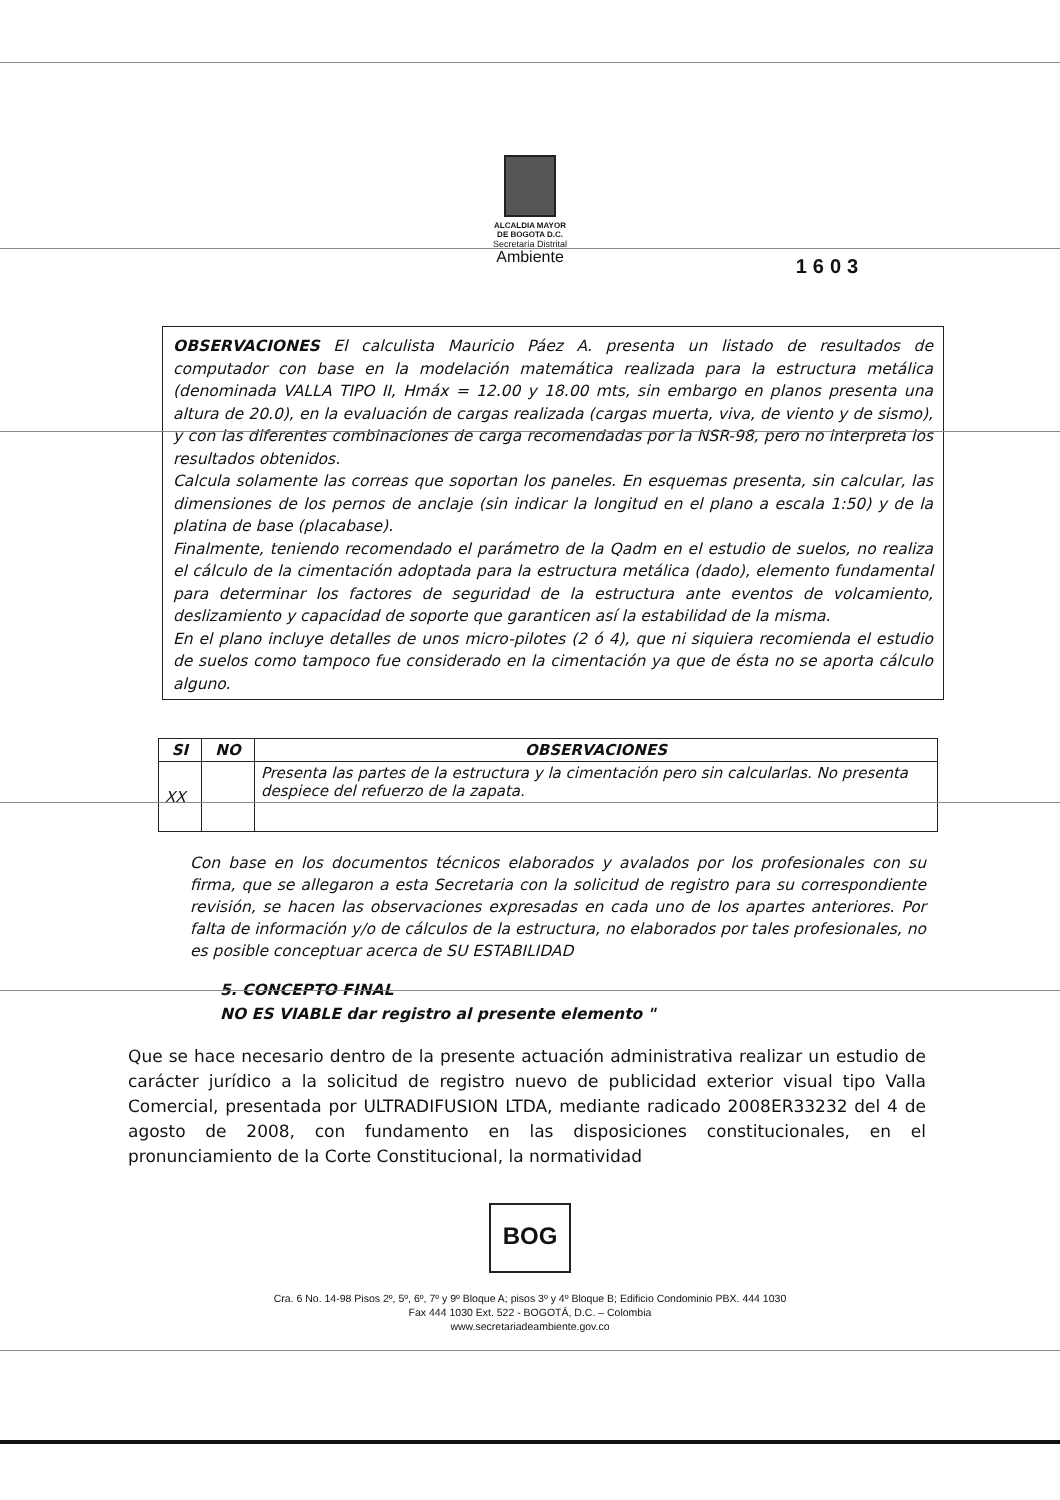ALCALDIA MAYOR
DE BOGOTA D.C.
Secretaría Distrital
Ambiente
1603
OBSERVACIONES El calculista Mauricio Páez A. presenta un listado de resultados de computador con base en la modelación matemática realizada para la estructura metálica (denominada VALLA TIPO II, Hmáx = 12.00 y 18.00 mts, sin embargo en planos presenta una altura de 20.0), en la evaluación de cargas realizada (cargas muerta, viva, de viento y de sismo), y con las diferentes combinaciones de carga recomendadas por la NSR-98, pero no interpreta los resultados obtenidos.
Calcula solamente las correas que soportan los paneles. En esquemas presenta, sin calcular, las dimensiones de los pernos de anclaje (sin indicar la longitud en el plano a escala 1:50) y de la platina de base (placabase).
Finalmente, teniendo recomendado el parámetro de la Qadm en el estudio de suelos, no realiza el cálculo de la cimentación adoptada para la estructura metálica (dado), elemento fundamental para determinar los factores de seguridad de la estructura ante eventos de volcamiento, deslizamiento y capacidad de soporte que garanticen así la estabilidad de la misma.
En el plano incluye detalles de unos micro-pilotes (2 ó 4), que ni siquiera recomienda el estudio de suelos como tampoco fue considerado en la cimentación ya que de ésta no se aporta cálculo alguno.
| SI | NO | OBSERVACIONES |
| --- | --- | --- |
| XX | | Presenta las partes de la estructura y la cimentación pero sin calcularlas. No presenta despiece del refuerzo de la zapata. |
Con base en los documentos técnicos elaborados y avalados por los profesionales con su firma, que se allegaron a esta Secretaria con la solicitud de registro para su correspondiente revisión, se hacen las observaciones expresadas en cada uno de los apartes anteriores. Por falta de información y/o de cálculos de la estructura, no elaborados por tales profesionales, no es posible conceptuar acerca de SU ESTABILIDAD
5. CONCEPTO FINAL
NO ES VIABLE dar registro al presente elemento "
Que se hace necesario dentro de la presente actuación administrativa realizar un estudio de carácter jurídico a la solicitud de registro nuevo de publicidad exterior visual tipo Valla Comercial, presentada por ULTRADIFUSION LTDA, mediante radicado 2008ER33232 del 4 de agosto de 2008, con fundamento en las disposiciones constitucionales, en el pronunciamiento de la Corte Constitucional, la normatividad
BOG
Cra. 6 No. 14-98 Pisos 2º, 5º, 6º, 7º y 9º Bloque A; pisos 3º y 4º Bloque B; Edificio Condominio PBX. 444 1030
Fax 444 1030 Ext. 522 - BOGOTÁ, D.C. – Colombia
www.secretariadeambiente.gov.co